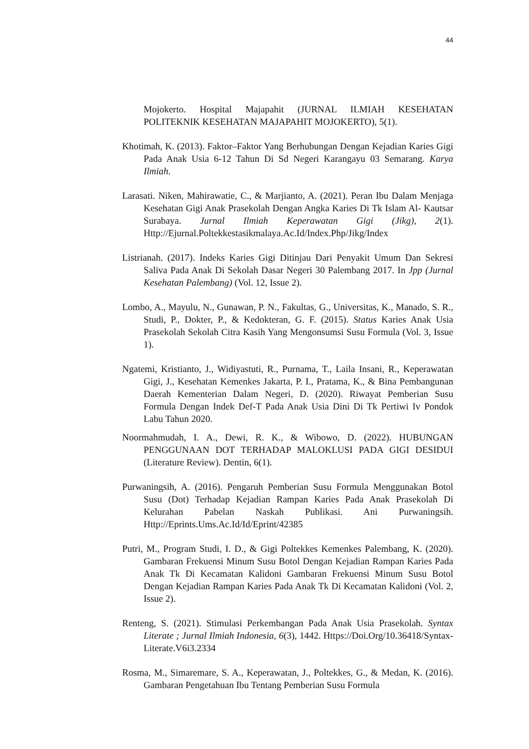44
Mojokerto. Hospital Majapahit (JURNAL ILMIAH KESEHATAN POLITEKNIK KESEHATAN MAJAPAHIT MOJOKERTO), 5(1).
Khotimah, K. (2013). Faktor–Faktor Yang Berhubungan Dengan Kejadian Karies Gigi Pada Anak Usia 6-12 Tahun Di Sd Negeri Karangayu 03 Semarang. Karya Ilmiah.
Larasati. Niken, Mahirawatie, C., & Marjianto, A. (2021). Peran Ibu Dalam Menjaga Kesehatan Gigi Anak Prasekolah Dengan Angka Karies Di Tk Islam Al- Kautsar Surabaya. Jurnal Ilmiah Keperawatan Gigi (Jikg), 2(1). Http://Ejurnal.Poltekkestasikmalaya.Ac.Id/Index.Php/Jikg/Index
Listrianah. (2017). Indeks Karies Gigi Ditinjau Dari Penyakit Umum Dan Sekresi Saliva Pada Anak Di Sekolah Dasar Negeri 30 Palembang 2017. In Jpp (Jurnal Kesehatan Palembang) (Vol. 12, Issue 2).
Lombo, A., Mayulu, N., Gunawan, P. N., Fakultas, G., Universitas, K., Manado, S. R., Studi, P., Dokter, P., & Kedokteran, G. F. (2015). Status Karies Anak Usia Prasekolah Sekolah Citra Kasih Yang Mengonsumsi Susu Formula (Vol. 3, Issue 1).
Ngatemi, Kristianto, J., Widiyastuti, R., Purnama, T., Laila Insani, R., Keperawatan Gigi, J., Kesehatan Kemenkes Jakarta, P. I., Pratama, K., & Bina Pembangunan Daerah Kementerian Dalam Negeri, D. (2020). Riwayat Pemberian Susu Formula Dengan Indek Def-T Pada Anak Usia Dini Di Tk Pertiwi Iv Pondok Labu Tahun 2020.
Noormahmudah, I. A., Dewi, R. K., & Wibowo, D. (2022). HUBUNGAN PENGGUNAAN DOT TERHADAP MALOKLUSI PADA GIGI DESIDUI (Literature Review). Dentin, 6(1).
Purwaningsih, A. (2016). Pengaruh Pemberian Susu Formula Menggunakan Botol Susu (Dot) Terhadap Kejadian Rampan Karies Pada Anak Prasekolah Di Kelurahan Pabelan Naskah Publikasi. Ani Purwaningsih. Http://Eprints.Ums.Ac.Id/Id/Eprint/42385
Putri, M., Program Studi, I. D., & Gigi Poltekkes Kemenkes Palembang, K. (2020). Gambaran Frekuensi Minum Susu Botol Dengan Kejadian Rampan Karies Pada Anak Tk Di Kecamatan Kalidoni Gambaran Frekuensi Minum Susu Botol Dengan Kejadian Rampan Karies Pada Anak Tk Di Kecamatan Kalidoni (Vol. 2, Issue 2).
Renteng, S. (2021). Stimulasi Perkembangan Pada Anak Usia Prasekolah. Syntax Literate ; Jurnal Ilmiah Indonesia, 6(3), 1442. Https://Doi.Org/10.36418/Syntax-Literate.V6i3.2334
Rosma, M., Simaremare, S. A., Keperawatan, J., Poltekkes, G., & Medan, K. (2016). Gambaran Pengetahuan Ibu Tentang Pemberian Susu Formula